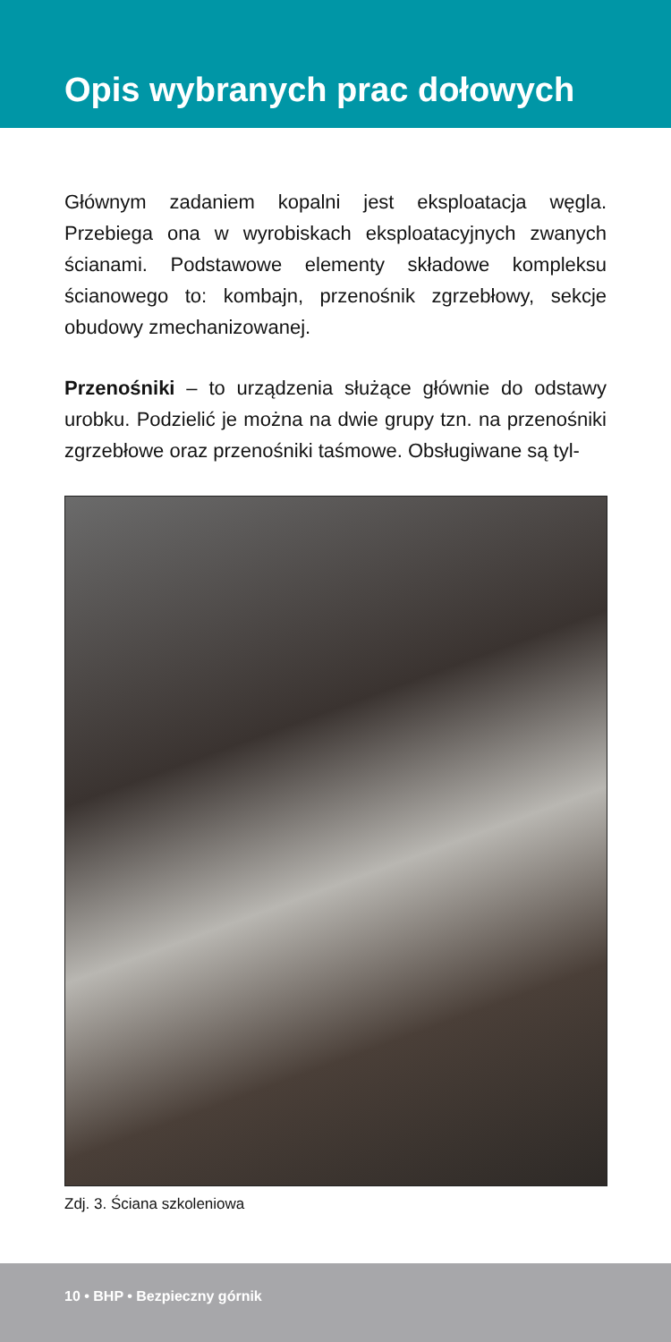Opis wybranych prac dołowych
Głównym zadaniem kopalni jest eksploatacja węgla. Przebiega ona w wyrobiskach eksploatacyjnych zwanych ścianami. Podstawowe elementy składowe kompleksu ścianowego to: kombajn, przenośnik zgrzebłowy, sekcje obudowy zmechanizowanej.
Przenośniki – to urządzenia służące głównie do odstawy urobku. Podzielić je można na dwie grupy tzn. na przenośniki zgrzebłowe oraz przenośniki taśmowe. Obsługiwane są tyl-
Zdj. 3. Ściana szkoleniowa
10 • BHP • Bezpieczny górnik